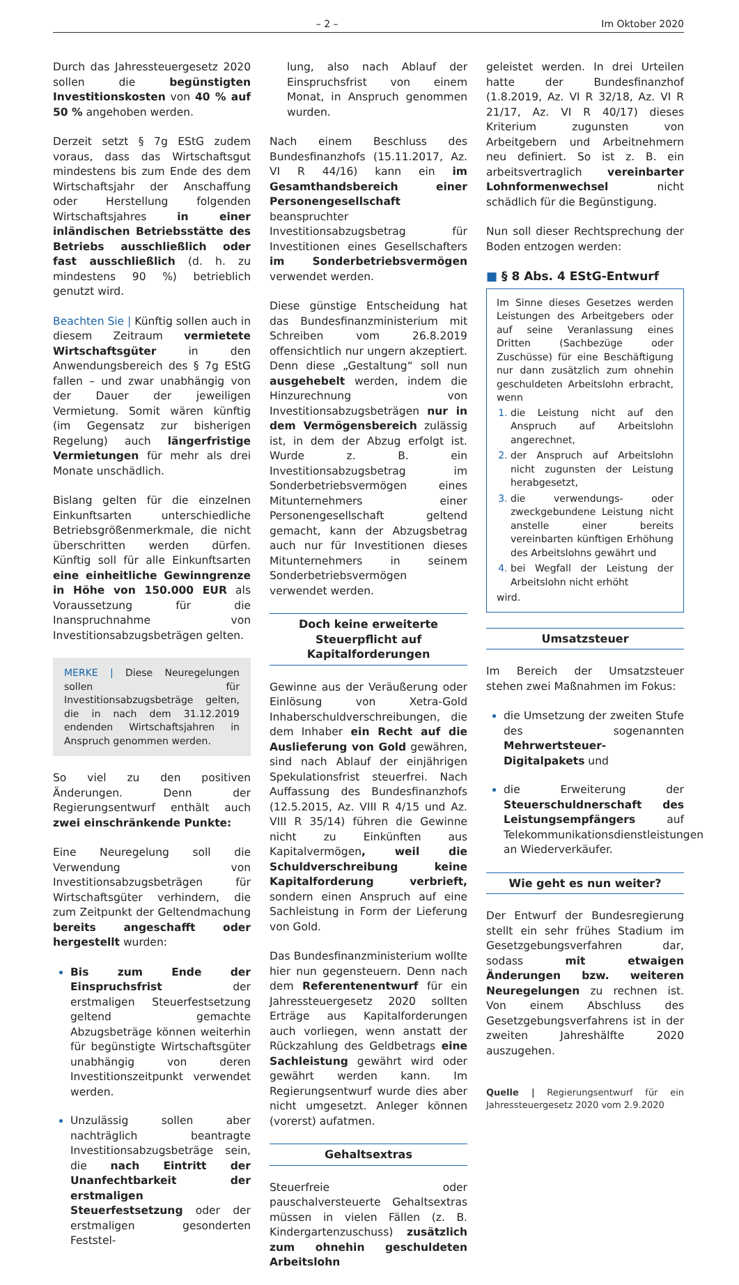– 2 – Im Oktober 2020
Durch das Jahressteuergesetz 2020 sollen die begünstigten Investitionskosten von 40 % auf 50 % angehoben werden.
Derzeit setzt § 7g EStG zudem voraus, dass das Wirtschaftsgut mindestens bis zum Ende des dem Wirtschaftsjahr der Anschaffung oder Herstellung folgenden Wirtschaftsjahres in einer inländischen Betriebsstätte des Betriebs ausschließlich oder fast ausschließlich (d. h. zu mindestens 90 %) betrieblich genutzt wird.
Beachten Sie | Künftig sollen auch in diesem Zeitraum vermietete Wirtschaftsgüter in den Anwendungsbereich des § 7g EStG fallen – und zwar unabhängig von der Dauer der jeweiligen Vermietung. Somit wären künftig (im Gegensatz zur bisherigen Regelung) auch längerfristige Vermietungen für mehr als drei Monate unschädlich.
Bislang gelten für die einzelnen Einkunftsarten unterschiedliche Betriebsgrößenmerkmale, die nicht überschritten werden dürfen. Künftig soll für alle Einkunftsarten eine einheitliche Gewinngrenze in Höhe von 150.000 EUR als Voraussetzung für die Inanspruchnahme von Investitionsabzugsbeträgen gelten.
MERKE | Diese Neuregelungen sollen für Investitionsabzugsbeträge gelten, die in nach dem 31.12.2019 endenden Wirtschaftsjahren in Anspruch genommen werden.
So viel zu den positiven Änderungen. Denn der Regierungsentwurf enthält auch zwei einschränkende Punkte:
Eine Neuregelung soll die Verwendung von Investitionsabzugsbeträgen für Wirtschaftsgüter verhindern, die zum Zeitpunkt der Geltendmachung bereits angeschafft oder hergestellt wurden:
Bis zum Ende der Einspruchsfrist der erstmaligen Steuerfestsetzung geltend gemachte Abzugsbeträge können weiterhin für begünstigte Wirtschaftsgüter unabhängig von deren Investitionszeitpunkt verwendet werden.
Unzulässig sollen aber nachträglich beantragte Investitionsabzugsbeträge sein, die nach Eintritt der Unanfechtbarkeit der erstmaligen Steuerfestsetzung oder der erstmaligen gesonderten Feststel-
lung, also nach Ablauf der Einspruchsfrist von einem Monat, in Anspruch genommen wurden.
Nach einem Beschluss des Bundesfinanzhofs (15.11.2017, Az. VI R 44/16) kann ein im Gesamthandsbereich einer Personengesellschaft beanspruchter Investitionsabzugsbetrag für Investitionen eines Gesellschafters im Sonderbetriebsvermögen verwendet werden.
Diese günstige Entscheidung hat das Bundesfinanzministerium mit Schreiben vom 26.8.2019 offensichtlich nur ungern akzeptiert. Denn diese „Gestaltung“ soll nun ausgehebelt werden, indem die Hinzurechnung von Investitionsabzugsbeträgen nur in dem Vermögensbereich zulässig ist, in dem der Abzug erfolgt ist. Wurde z. B. ein Investitionsabzugsbetrag im Sonderbetriebsvermögen eines Mitunternehmers einer Personengesellschaft geltend gemacht, kann der Abzugsbetrag auch nur für Investitionen dieses Mitunternehmers in seinem Sonderbetriebsvermögen verwendet werden.
Doch keine erweiterte Steuerpflicht auf Kapitalforderungen
Gewinne aus der Veräußerung oder Einlösung von Xetra-Gold Inhaberschuldverschreibungen, die dem Inhaber ein Recht auf die Auslieferung von Gold gewähren, sind nach Ablauf der einjährigen Spekulationsfrist steuerfrei. Nach Auffassung des Bundesfinanzhofs (12.5.2015, Az. VIII R 4/15 und Az. VIII R 35/14) führen die Gewinne nicht zu Einkünften aus Kapitalvermögen, weil die Schuldverschreibung keine Kapitalforderung verbrieft, sondern einen Anspruch auf eine Sachleistung in Form der Lieferung von Gold.
Das Bundesfinanzministerium wollte hier nun gegensteuern. Denn nach dem Referentenentwurf für ein Jahressteuergesetz 2020 sollten Erträge aus Kapitalforderungen auch vorliegen, wenn anstatt der Rückzahlung des Geldbetrags eine Sachleistung gewährt wird oder gewährt werden kann. Im Regierungsentwurf wurde dies aber nicht umgesetzt. Anleger können (vorerst) aufatmen.
Gehaltsextras
Steuerfreie oder pauschalversteuerte Gehaltsextras müssen in vielen Fällen (z. B. Kindergartenzuschuss) zusätzlich zum ohnehin geschuldeten Arbeitslohn
geleistet werden. In drei Urteilen hatte der Bundesfinanzhof (1.8.2019, Az. VI R 32/18, Az. VI R 21/17, Az. VI R 40/17) dieses Kriterium zugunsten von Arbeitgebern und Arbeitnehmern neu definiert. So ist z. B. ein arbeitsvertraglich vereinbarter Lohnformenwechsel nicht schädlich für die Begünstigung.
Nun soll dieser Rechtsprechung der Boden entzogen werden:
■ § 8 Abs. 4 EStG-Entwurf
Im Sinne dieses Gesetzes werden Leistungen des Arbeitgebers oder auf seine Veranlassung eines Dritten (Sachbezüge oder Zuschüsse) für eine Beschäftigung nur dann zusätzlich zum ohnehin geschuldeten Arbeitslohn erbracht, wenn
die Leistung nicht auf den Anspruch auf Arbeitslohn angerechnet,
der Anspruch auf Arbeitslohn nicht zugunsten der Leistung herabgesetzt,
die verwendungs- oder zweckgebundene Leistung nicht anstelle einer bereits vereinbarten künftigen Erhöhung des Arbeitslohns gewährt und
bei Wegfall der Leistung der Arbeitslohn nicht erhöht
wird.
Umsatzsteuer
Im Bereich der Umsatzsteuer stehen zwei Maßnahmen im Fokus:
die Umsetzung der zweiten Stufe des sogenannten Mehrwertsteuer-Digitalpakets und
die Erweiterung der Steuerschuldnerschaft des Leistungsempfängers auf Telekommunikationsdienstleistungen an Wiederverkäufer.
Wie geht es nun weiter?
Der Entwurf der Bundesregierung stellt ein sehr frühes Stadium im Gesetzgebungsverfahren dar, sodass mit etwaigen Änderungen bzw. weiteren Neuregelungen zu rechnen ist. Von einem Abschluss des Gesetzgebungsverfahrens ist in der zweiten Jahreshälfte 2020 auszugehen.
Quelle | Regierungsentwurf für ein Jahressteuergesetz 2020 vom 2.9.2020